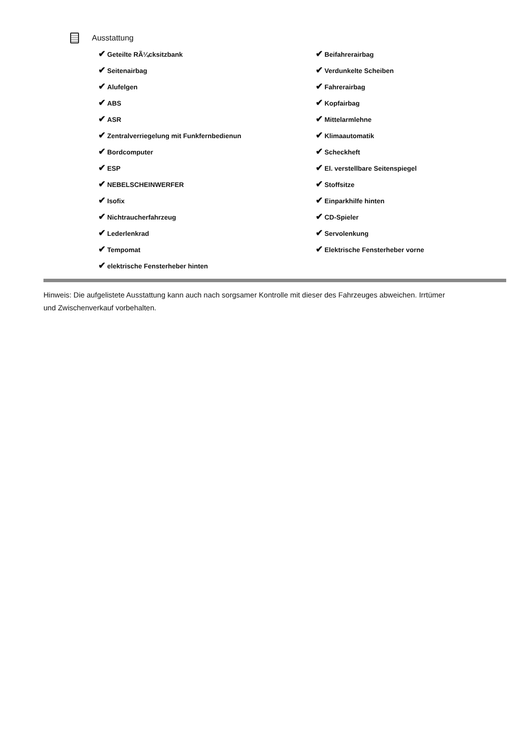Ausstattung
| ✔ Geteilte RÃ¼cksitzbank | ✔ Beifahrerairbag |
| ✔ Seitenairbag | ✔ Verdunkelte Scheiben |
| ✔ Alufelgen | ✔ Fahrerairbag |
| ✔ ABS | ✔ Kopfairbag |
| ✔ ASR | ✔ Mittelarmlehne |
| ✔ Zentralverriegelung mit Funkfernbedienun | ✔ Klimaautomatik |
| ✔ Bordcomputer | ✔ Scheckheft |
| ✔ ESP | ✔ El. verstellbare Seitenspiegel |
| ✔ NEBELSCHEINWERFER | ✔ Stoffsitze |
| ✔ Isofix | ✔ Einparkhilfe hinten |
| ✔ Nichtraucherfahrzeug | ✔ CD-Spieler |
| ✔ Lederlenkrad | ✔ Servolenkung |
| ✔ Tempomat | ✔ Elektrische Fensterheber vorne |
| ✔ elektrische Fensterheber hinten | |
Hinweis: Die aufgelistete Ausstattung kann auch nach sorgsamer Kontrolle mit dieser des Fahrzeuges abweichen. Irrtümer und Zwischenverkauf vorbehalten.